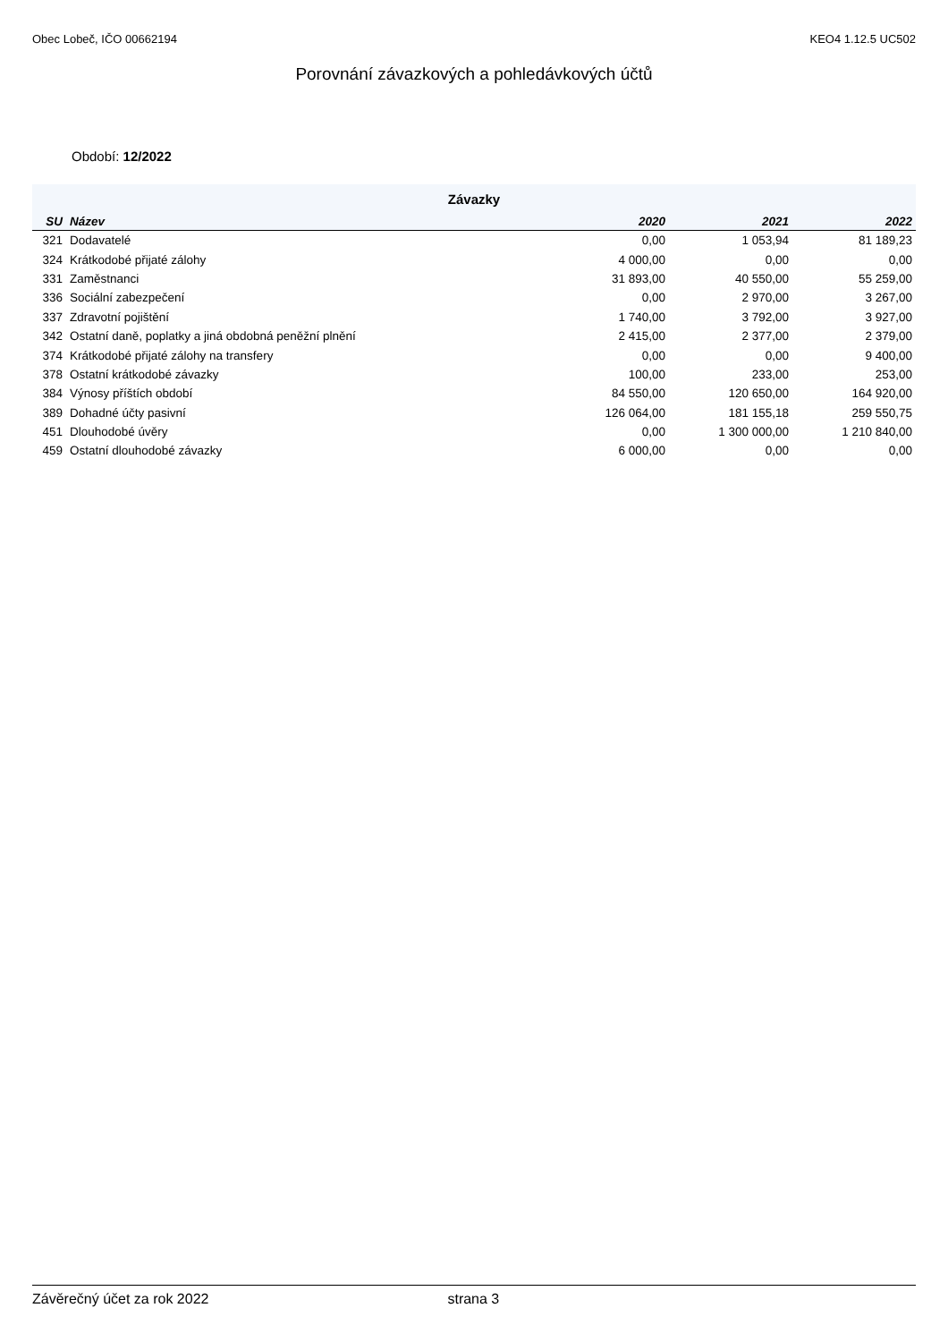Obec Lobeč, IČO 00662194 KEO4 1.12.5 UC502
Porovnání závazkových a pohledávkových účtů
Období: 12/2022
| Závazky | | | | |
| SU | Název | 2020 | 2021 | 2022 |
| 321 | Dodavatelé | 0,00 | 1 053,94 | 81 189,23 |
| 324 | Krátkodobé přijaté zálohy | 4 000,00 | 0,00 | 0,00 |
| 331 | Zaměstnanci | 31 893,00 | 40 550,00 | 55 259,00 |
| 336 | Sociální zabezpečení | 0,00 | 2 970,00 | 3 267,00 |
| 337 | Zdravotní pojištění | 1 740,00 | 3 792,00 | 3 927,00 |
| 342 | Ostatní daně, poplatky a jiná obdobná peněžní plnění | 2 415,00 | 2 377,00 | 2 379,00 |
| 374 | Krátkodobé přijaté zálohy na transfery | 0,00 | 0,00 | 9 400,00 |
| 378 | Ostatní krátkodobé závazky | 100,00 | 233,00 | 253,00 |
| 384 | Výnosy příštích období | 84 550,00 | 120 650,00 | 164 920,00 |
| 389 | Dohadné účty pasivní | 126 064,00 | 181 155,18 | 259 550,75 |
| 451 | Dlouhodobé úvěry | 0,00 | 1 300 000,00 | 1 210 840,00 |
| 459 | Ostatní dlouhodobé závazky | 6 000,00 | 0,00 | 0,00 |
Závěrečný účet za rok 2022 strana 3